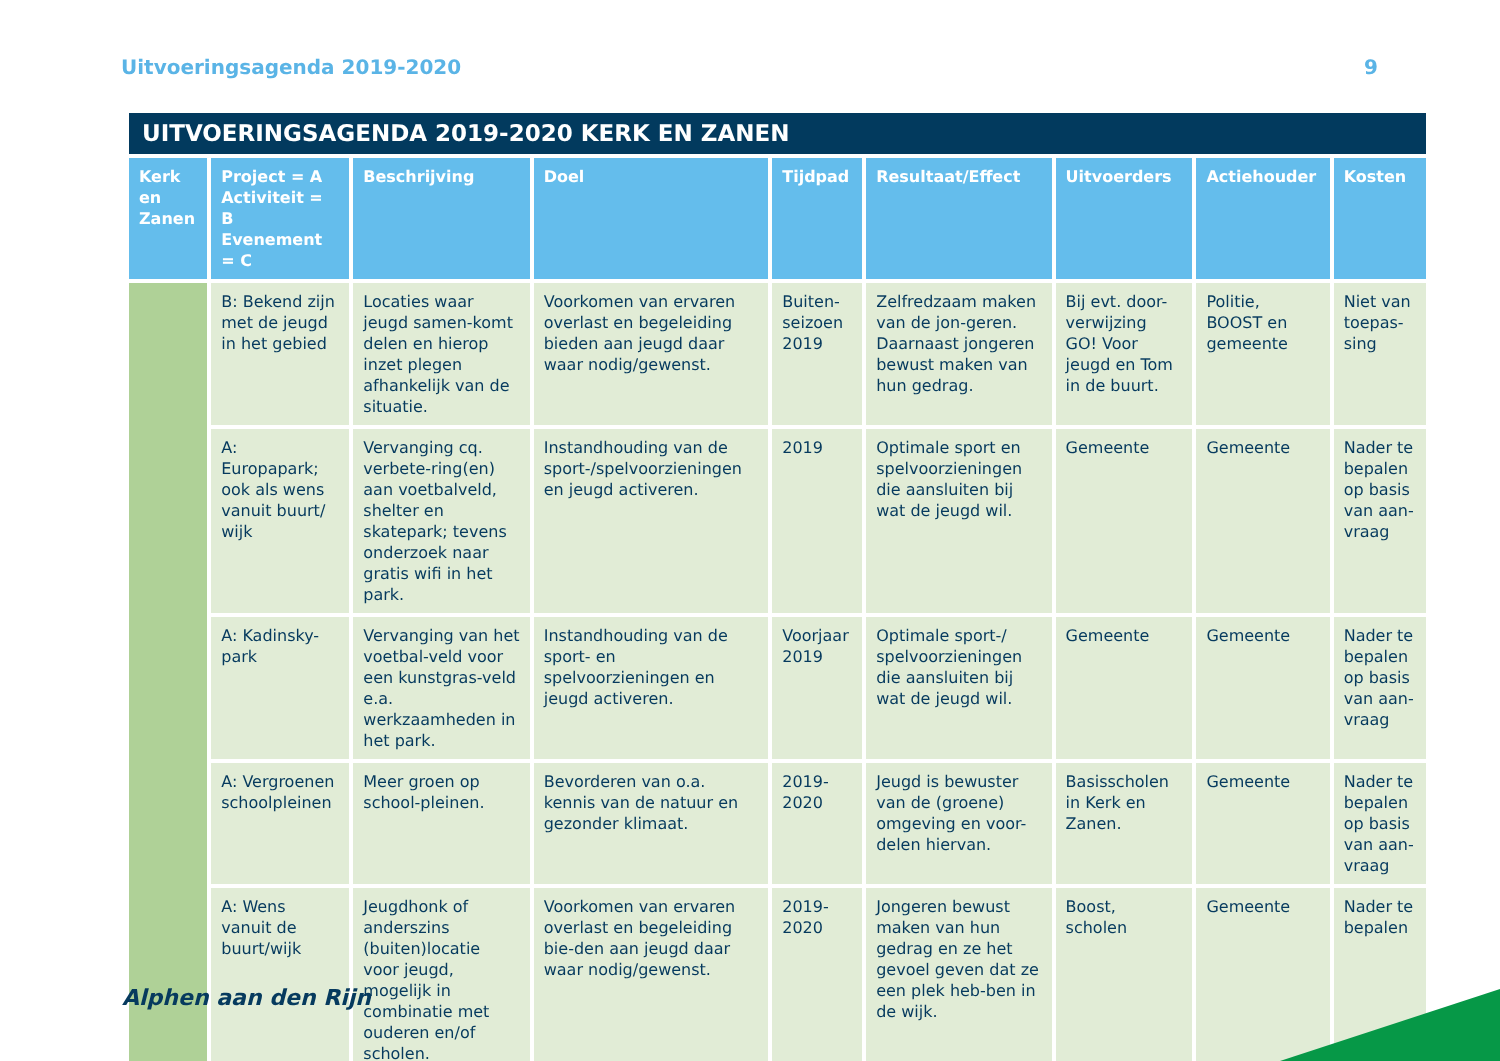Uitvoeringsagenda 2019-2020 9
UITVOERINGSAGENDA 2019-2020 KERK EN ZANEN
| Kerk en Zanen | Project = A Activiteit = B Evenement = C | Beschrijving | Doel | Tijdpad | Resultaat/Effect | Uitvoerders | Actiehouder | Kosten |
| --- | --- | --- | --- | --- | --- | --- | --- | --- |
| | B: Bekend zijn met de jeugd in het gebied | Locaties waar jeugd samen-komt delen en hierop inzet plegen afhankelijk van de situatie. | Voorkomen van ervaren overlast en begeleiding bieden aan jeugd daar waar nodig/gewenst. | Buiten-seizoen 2019 | Zelfredzaam maken van de jon-geren. Daarnaast jongeren bewust maken van hun gedrag. | Bij evt. door-verwijzing GO! Voor jeugd en Tom in de buurt. | Politie, BOOST en gemeente | Niet van toepas-sing |
| | A: Europapark; ook als wens vanuit buurt/ wijk | Vervanging cq. verbete-ring(en) aan voetbalveld, shelter en skatepark; tevens onderzoek naar gratis wifi in het park. | Instandhouding van de sport-/spelvoorzieningen en jeugd activeren. | 2019 | Optimale sport en spelvoorzieningen die aansluiten bij wat de jeugd wil. | Gemeente | Gemeente | Nader te bepalen op basis van aan-vraag |
| | A: Kadinsky-park | Vervanging van het voetbal-veld voor een kunstgras-veld e.a. werkzaamheden in het park. | Instandhouding van de sport- en spelvoorzieningen en jeugd activeren. | Voorjaar 2019 | Optimale sport-/ spelvoorzieningen die aansluiten bij wat de jeugd wil. | Gemeente | Gemeente | Nader te bepalen op basis van aan-vraag |
| | A: Vergroenen schoolpleinen | Meer groen op school-pleinen. | Bevorderen van o.a. kennis van de natuur en gezonder klimaat. | 2019-2020 | Jeugd is bewuster van de (groene) omgeving en voor-delen hiervan. | Basisscholen in Kerk en Zanen. | Gemeente | Nader te bepalen op basis van aan-vraag |
| | A: Wens vanuit de buurt/wijk | Jeugdhonk of anderszins (buiten)locatie voor jeugd, mogelijk in combinatie met ouderen en/of scholen. | Voorkomen van ervaren overlast en begeleiding bie-den aan jeugd daar waar nodig/gewenst. | 2019-2020 | Jongeren bewust maken van hun gedrag en ze het gevoel geven dat ze een plek heb-ben in de wijk. | Boost, scholen | Gemeente | Nader te bepalen |
Alphen aan den Rijn